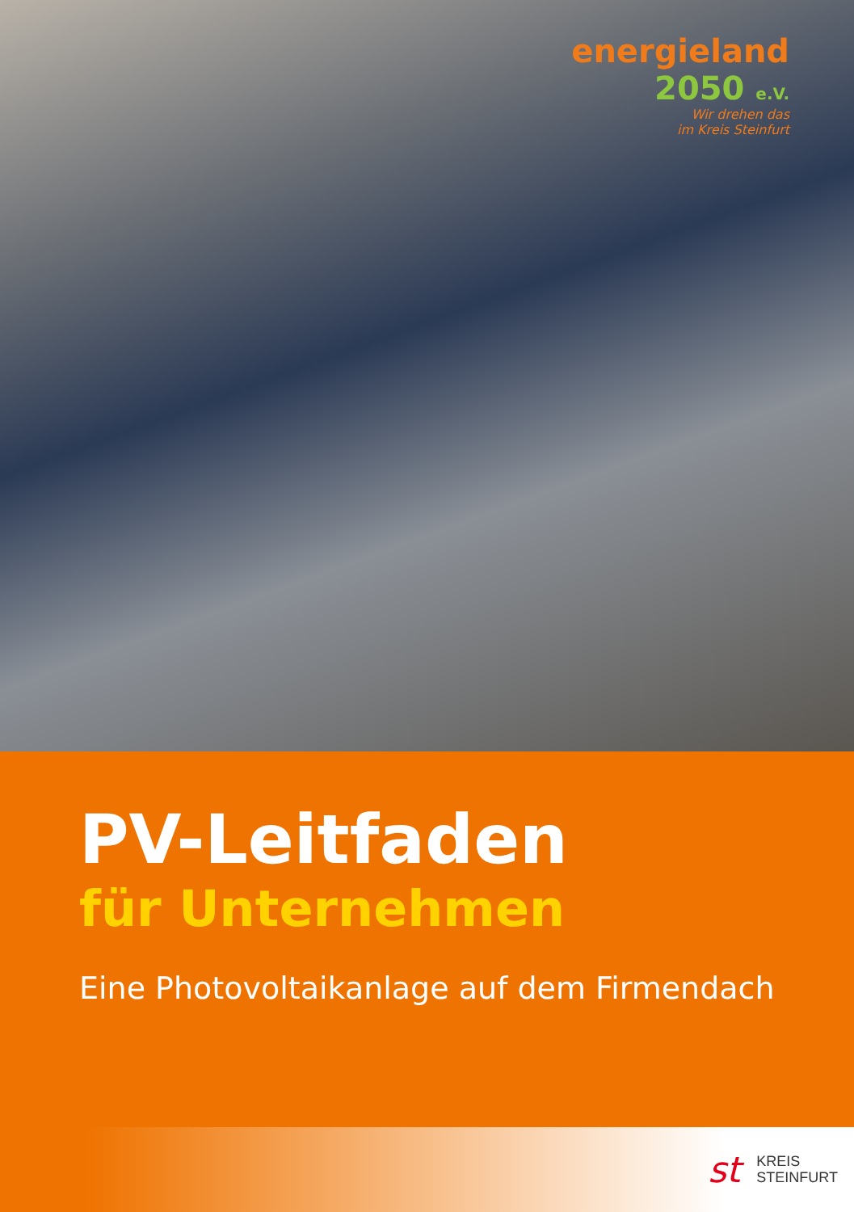energieland
2050 e.V.
Wir drehen das
im Kreis Steinfurt
PV-Leitfaden
für Unternehmen
Eine Photovoltaikanlage auf dem Firmendach
st
KREIS
STEINFURT